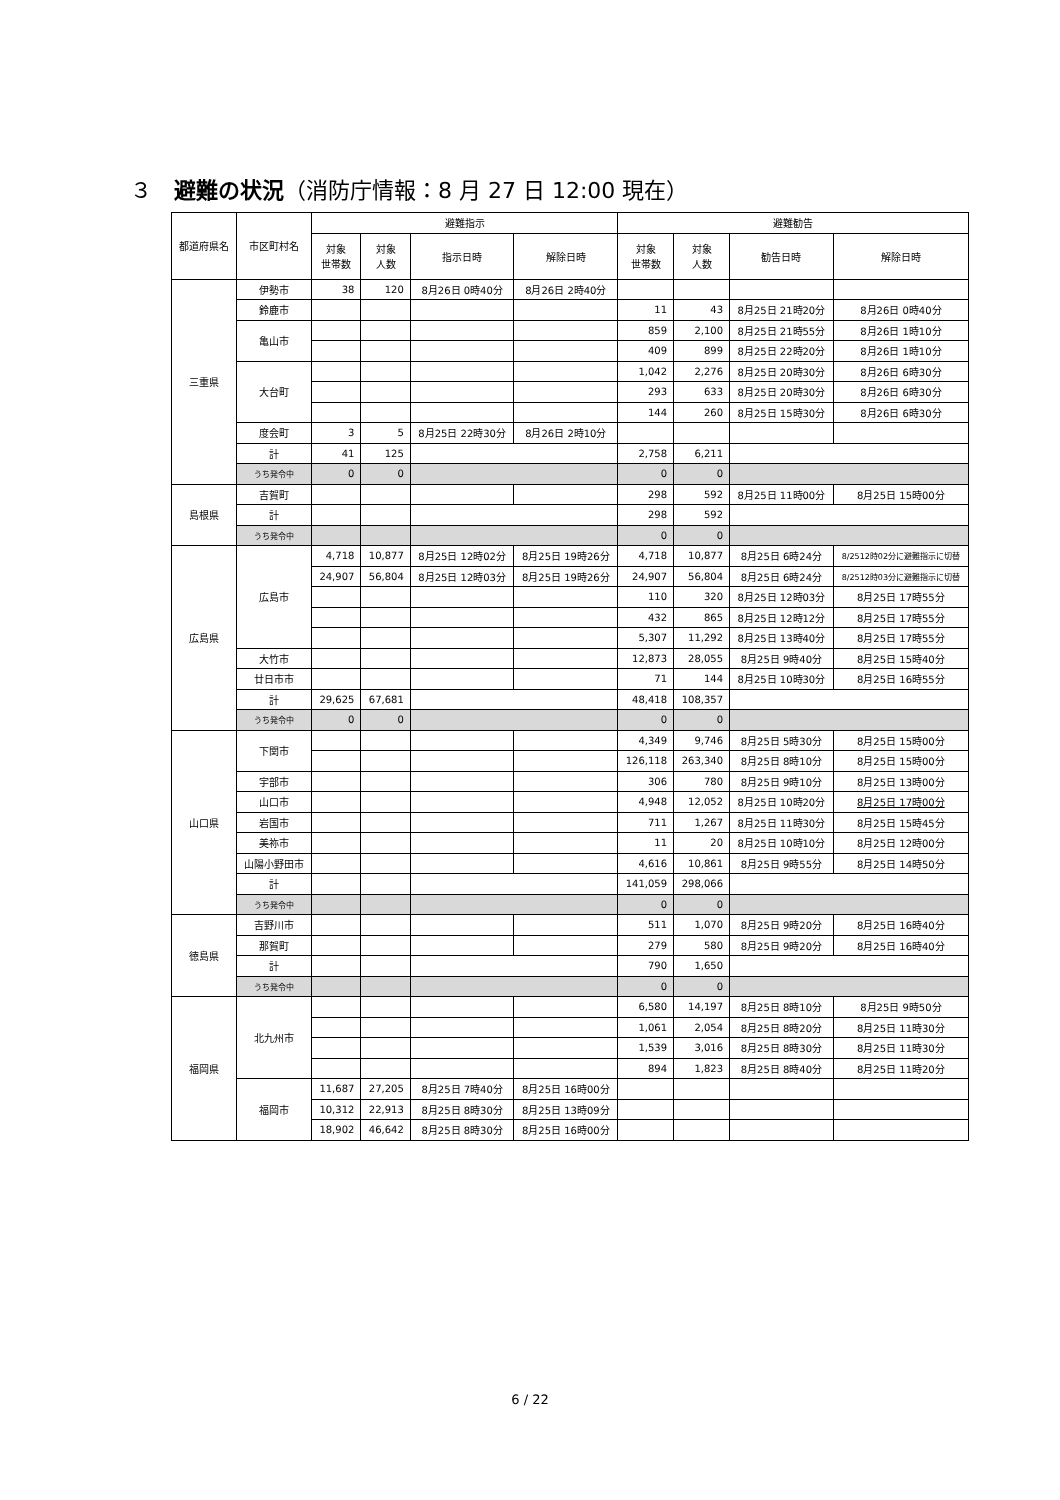３　避難の状況（消防庁情報：8 月 27 日 12:00 現在）
| 都道府県名 | 市区町村名 | 避難指示 | | | | 避難勧告 | | | |
| --- | --- | --- | --- | --- | --- | --- | --- | --- | --- |
| | | 対象 世帯数 | 対象 人数 | 指示日時 | 解除日時 | 対象 世帯数 | 対象 人数 | 勧告日時 | 解除日時 |
| 三重県 | 伊勢市 | 38 | 120 | 8月26日 0時40分 | 8月26日 2時40分 | | | | |
| | 鈴鹿市 | | | | | 11 | 43 | 8月25日 21時20分 | 8月26日 0時40分 |
| | 亀山市 | | | | | 859 | 2,100 | 8月25日 21時55分 | 8月26日 1時10分 |
| | | | | | | 409 | 899 | 8月25日 22時20分 | 8月26日 1時10分 |
| | 大台町 | | | | | 1,042 | 2,276 | 8月25日 20時30分 | 8月26日 6時30分 |
| | | | | | | 293 | 633 | 8月25日 20時30分 | 8月26日 6時30分 |
| | | | | | | 144 | 260 | 8月25日 15時30分 | 8月26日 6時30分 |
| | 度会町 | 3 | 5 | 8月25日 22時30分 | 8月26日 2時10分 | | | | |
| | 計 | 41 | 125 | | | 2,758 | 6,211 | | |
| | うち発令中 | 0 | 0 | | | 0 | 0 | | |
| 島根県 | 吉賀町 | | | | | 298 | 592 | 8月25日 11時00分 | 8月25日 15時00分 |
| | 計 | | | | | 298 | 592 | | |
| | うち発令中 | | | | | 0 | 0 | | |
| 広島県 | 広島市 | 4,718 | 10,877 | 8月25日 12時02分 | 8月25日 19時26分 | 4,718 | 10,877 | 8月25日 6時24分 | 8/2512時02分に避難指示に切替 |
| | | 24,907 | 56,804 | 8月25日 12時03分 | 8月25日 19時26分 | 24,907 | 56,804 | 8月25日 6時24分 | 8/2512時03分に避難指示に切替 |
| | | | | | | 110 | 320 | 8月25日 12時03分 | 8月25日 17時55分 |
| | | | | | | 432 | 865 | 8月25日 12時12分 | 8月25日 17時55分 |
| | | | | | | 5,307 | 11,292 | 8月25日 13時40分 | 8月25日 17時55分 |
| | 大竹市 | | | | | 12,873 | 28,055 | 8月25日 9時40分 | 8月25日 15時40分 |
| | 廿日市市 | | | | | 71 | 144 | 8月25日 10時30分 | 8月25日 16時55分 |
| | 計 | 29,625 | 67,681 | | | 48,418 | 108,357 | | |
| | うち発令中 | 0 | 0 | | | 0 | 0 | | |
| 山口県 | 下関市 | | | | | 4,349 | 9,746 | 8月25日 5時30分 | 8月25日 15時00分 |
| | | | | | | 126,118 | 263,340 | 8月25日 8時10分 | 8月25日 15時00分 |
| | 宇部市 | | | | | 306 | 780 | 8月25日 9時10分 | 8月25日 13時00分 |
| | 山口市 | | | | | 4,948 | 12,052 | 8月25日 10時20分 | 8月25日 17時00分 |
| | 岩国市 | | | | | 711 | 1,267 | 8月25日 11時30分 | 8月25日 15時45分 |
| | 美祢市 | | | | | 11 | 20 | 8月25日 10時10分 | 8月25日 12時00分 |
| | 山陽小野田市 | | | | | 4,616 | 10,861 | 8月25日 9時55分 | 8月25日 14時50分 |
| | 計 | | | | | 141,059 | 298,066 | | |
| | うち発令中 | | | | | 0 | 0 | | |
| 徳島県 | 吉野川市 | | | | | 511 | 1,070 | 8月25日 9時20分 | 8月25日 16時40分 |
| | 那賀町 | | | | | 279 | 580 | 8月25日 9時20分 | 8月25日 16時40分 |
| | 計 | | | | | 790 | 1,650 | | |
| | うち発令中 | | | | | 0 | 0 | | |
| 福岡県 | 北九州市 | | | | | 6,580 | 14,197 | 8月25日 8時10分 | 8月25日 9時50分 |
| | | | | | | 1,061 | 2,054 | 8月25日 8時20分 | 8月25日 11時30分 |
| | | | | | | 1,539 | 3,016 | 8月25日 8時30分 | 8月25日 11時30分 |
| | | | | | | 894 | 1,823 | 8月25日 8時40分 | 8月25日 11時20分 |
| | 福岡市 | 11,687 | 27,205 | 8月25日 7時40分 | 8月25日 16時00分 | | | | |
| | | 10,312 | 22,913 | 8月25日 8時30分 | 8月25日 13時09分 | | | | |
| | | 18,902 | 46,642 | 8月25日 8時30分 | 8月25日 16時00分 | | | | |
6 / 22